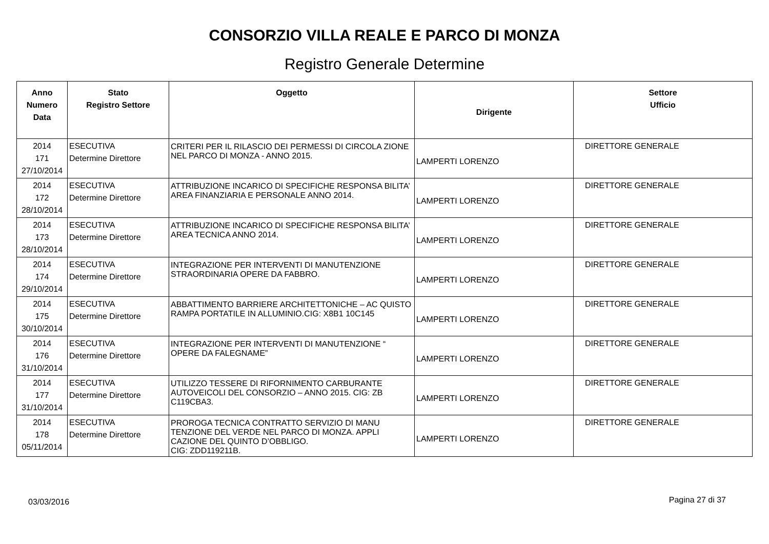CONSORZIO VILLA REALE E PARCO DI MONZA
Registro Generale Determine
| Anno Numero Data | Stato Registro Settore | Oggetto | Dirigente | Settore Ufficio |
| --- | --- | --- | --- | --- |
| 2014 171 27/10/2014 | ESECUTIVA Determine Direttore | CRITERI PER IL RILASCIO DEI PERMESSI DI CIRCOLA ZIONE NEL PARCO DI MONZA - ANNO 2015. | LAMPERTI LORENZO | DIRETTORE GENERALE |
| 2014 172 28/10/2014 | ESECUTIVA Determine Direttore | ATTRIBUZIONE INCARICO DI SPECIFICHE RESPONSA BILITA’ AREA FINANZIARIA E PERSONALE ANNO 2014. | LAMPERTI LORENZO | DIRETTORE GENERALE |
| 2014 173 28/10/2014 | ESECUTIVA Determine Direttore | ATTRIBUZIONE INCARICO DI SPECIFICHE RESPONSA BILITA’ AREA TECNICA ANNO 2014. | LAMPERTI LORENZO | DIRETTORE GENERALE |
| 2014 174 29/10/2014 | ESECUTIVA Determine Direttore | INTEGRAZIONE PER INTERVENTI DI MANUTENZIONE STRAORDINARIA OPERE DA FABBRO. | LAMPERTI LORENZO | DIRETTORE GENERALE |
| 2014 175 30/10/2014 | ESECUTIVA Determine Direttore | ABBATTIMENTO BARRIERE ARCHITETTONICHE – AC QUISTO RAMPA PORTATILE IN ALLUMINIO.CIG: X8B1 10C145 | LAMPERTI LORENZO | DIRETTORE GENERALE |
| 2014 176 31/10/2014 | ESECUTIVA Determine Direttore | INTEGRAZIONE PER INTERVENTI DI MANUTENZIONE “ OPERE DA FALEGNAME” | LAMPERTI LORENZO | DIRETTORE GENERALE |
| 2014 177 31/10/2014 | ESECUTIVA Determine Direttore | UTILIZZO TESSERE DI RIFORNIMENTO CARBURANTE AUTOVEICOLI DEL CONSORZIO – ANNO 2015. CIG: ZB C119CBA3. | LAMPERTI LORENZO | DIRETTORE GENERALE |
| 2014 178 05/11/2014 | ESECUTIVA Determine Direttore | PROROGA TECNICA CONTRATTO SERVIZIO DI MANU TENZIONE DEL VERDE NEL PARCO DI MONZA. APPLI CAZIONE DEL QUINTO D’OBBLIGO. CIG: ZDD119211B. | LAMPERTI LORENZO | DIRETTORE GENERALE |
03/03/2016 Pagina 27 di 37